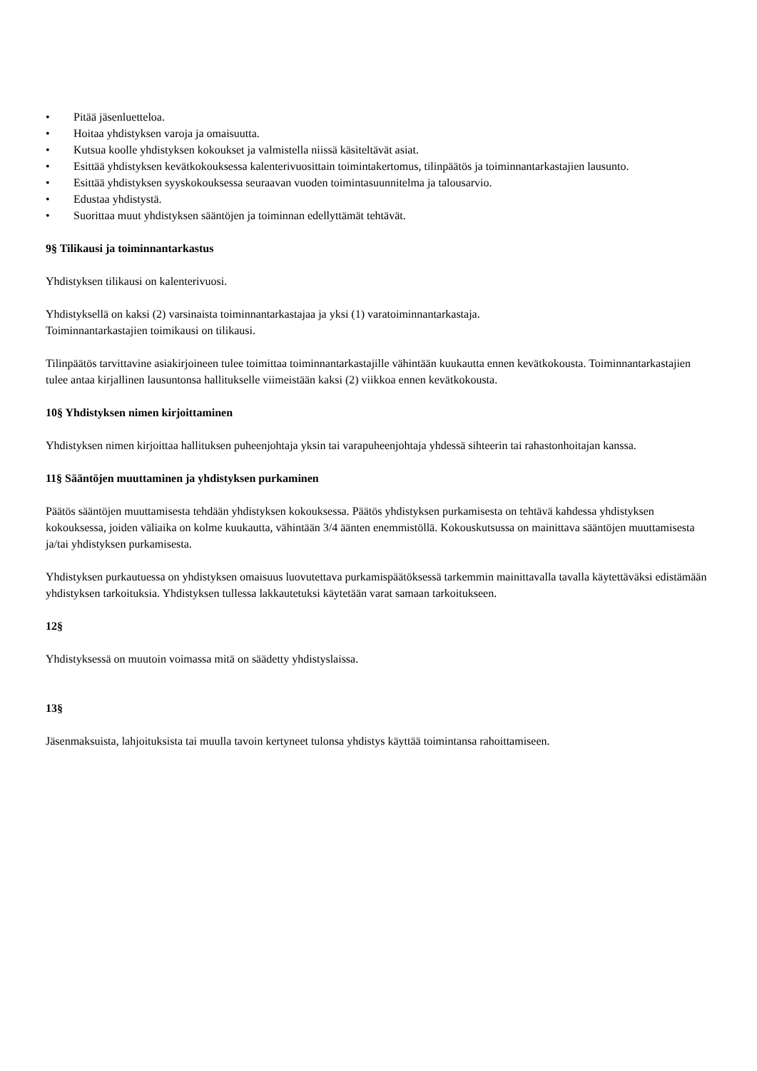• Pitää jäsenluetteloa.
• Hoitaa yhdistyksen varoja ja omaisuutta.
• Kutsua koolle yhdistyksen kokoukset ja valmistella niissä käsiteltävät asiat.
• Esittää yhdistyksen kevätkokouksessa kalenterivuosittain toimintakertomus, tilinpäätös ja toiminnantarkastajien lausunto.
• Esittää yhdistyksen syyskokouksessa seuraavan vuoden toimintasuunnitelma ja talousarvio.
• Edustaa yhdistystä.
• Suorittaa muut yhdistyksen sääntöjen ja toiminnan edellyttämät tehtävät.
9§ Tilikausi ja toiminnantarkastus
Yhdistyksen tilikausi on kalenterivuosi.
Yhdistyksellä on kaksi (2) varsinaista toiminnantarkastajaa ja yksi (1) varatoiminnantarkastaja.
Toiminnantarkastajien toimikausi on tilikausi.
Tilinpäätös tarvittavine asiakirjoineen tulee toimittaa toiminnantarkastajille vähintään kuukautta ennen kevätkokousta. Toiminnantarkastajien tulee antaa kirjallinen lausuntonsa hallitukselle viimeistään kaksi (2) viikkoa ennen kevätkokousta.
10§ Yhdistyksen nimen kirjoittaminen
Yhdistyksen nimen kirjoittaa hallituksen puheenjohtaja yksin tai varapuheenjohtaja yhdessä sihteerin tai rahastonhoitajan kanssa.
11§ Sääntöjen muuttaminen ja yhdistyksen purkaminen
Päätös sääntöjen muuttamisesta tehdään yhdistyksen kokouksessa. Päätös yhdistyksen purkamisesta on tehtävä kahdessa yhdistyksen kokouksessa, joiden väliaika on kolme kuukautta, vähintään 3/4 äänten enemmistöllä. Kokouskutsussa on mainittava sääntöjen muuttamisesta ja/tai yhdistyksen purkamisesta.
Yhdistyksen purkautuessa on yhdistyksen omaisuus luovutettava purkamispäätöksessä tarkemmin mainittavalla tavalla käytettäväksi edistämään yhdistyksen tarkoituksia. Yhdistyksen tullessa lakkautetuksi käytetään varat samaan tarkoitukseen.
12§
Yhdistyksessä on muutoin voimassa mitä on säädetty yhdistyslaissa.
13§
Jäsenmaksuista, lahjoituksista tai muulla tavoin kertyneet tulonsa yhdistys käyttää toimintansa rahoittamiseen.